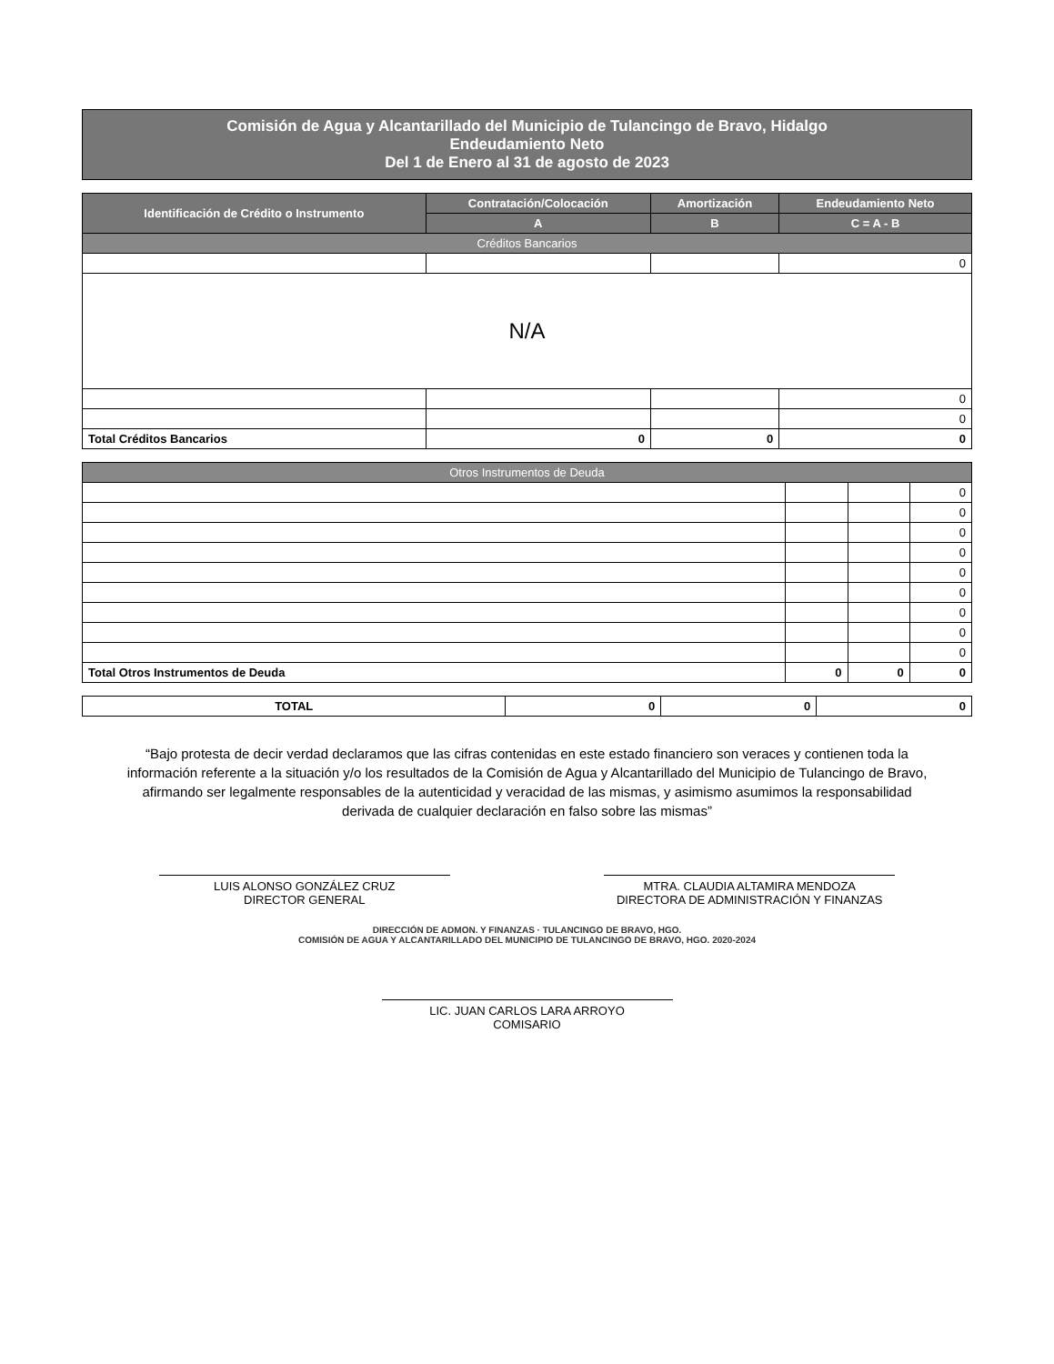Comisión de Agua y Alcantarillado del Municipio de Tulancingo de Bravo, Hidalgo
Endeudamiento Neto
Del 1 de Enero al 31 de agosto de 2023
| Identificación de Crédito o Instrumento | Contratación/Colocación | Amortización | Endeudamiento Neto |
| --- | --- | --- | --- |
| | A | B | C = A - B |
| Créditos Bancarios | | | |
| | | | 0 |
| N/A | | | |
| | | | 0 |
| | | | 0 |
| Total Créditos Bancarios | 0 | 0 | 0 |
| Otros Instrumentos de Deuda | | | |
| | | | 0 |
| | | | 0 |
| | | | 0 |
| | | | 0 |
| | | | 0 |
| | | | 0 |
| | | | 0 |
| | | | 0 |
| | | | 0 |
| Total Otros Instrumentos de Deuda | 0 | 0 | 0 |
| TOTAL | 0 | 0 | 0 |
“Bajo protesta de decir verdad declaramos que las cifras contenidas en este estado financiero son veraces y contienen toda la información referente a la situación y/o los resultados de la Comisión de Agua y Alcantarillado del Municipio de Tulancingo de Bravo, afirmando ser legalmente responsables de la autenticidad y veracidad de las mismas, y asimismo asumimos la responsabilidad derivada de cualquier declaración en falso sobre las mismas”
LUIS ALONSO GONZÁLEZ CRUZ
DIRECTOR GENERAL
MTRA. CLAUDIA ALTAMIRA MENDOZA
DIRECTORA DE ADMINISTRACIÓN Y FINANZAS
DIRECCIÓN DE ADMON. Y FINANZAS · TULANCINGO DE BRAVO, HGO.
COMISIÓN DE AGUA Y ALCANTARILLADO DEL MUNICIPIO DE TULANCINGO DE BRAVO, HGO. 2020-2024
LIC. JUAN CARLOS LARA ARROYO
COMISARIO